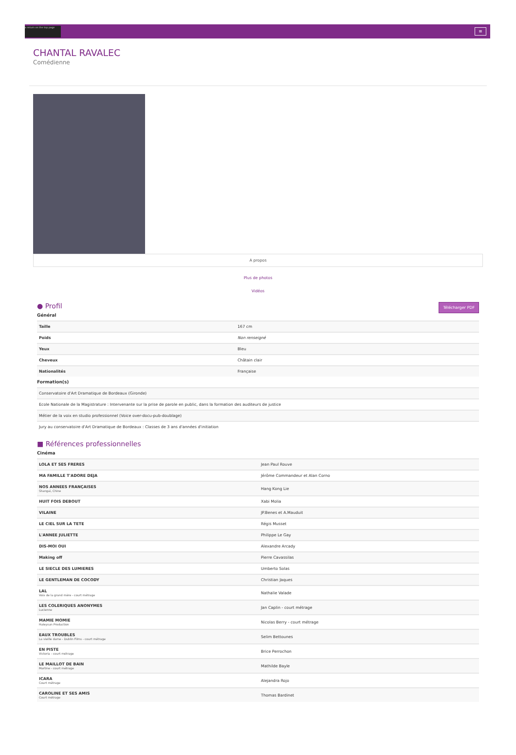a return on the top page
≡
CHANTAL RAVALEC
Comédienne
A propos
Plus de photos
Vidéos
Télécharger PDF
● Profil
Général
| Taille | 167 cm |
| Poids | Non renseigné |
| Yeux | Bleu |
| Cheveux | Châtain clair |
| Nationalités | Française |
Formation(s)
| Conservatoire d'Art Dramatique de Bordeaux (Gironde) |
| Ecole Nationale de la Magistrature : Intervenante sur la prise de parole en public, dans la formation des auditeurs de justice |
| Métier de la voix en studio professionnel (Voice over-docu-pub-doublage) |
| Jury au conservatoire d'Art Dramatique de Bordeaux : Classes de 3 ans d'années d'initiation |
■ Références professionnelles
Cinéma
| LOLA ET SES FRERES | Jean Paul Rouve |
| MA FAMILLE T'ADORE DEJA | Jérôme Commandeur et Alan Corno |
| NOS ANNEES FRANÇAISES Shangaï, Chine | Hang Kong Lie |
| HUIT FOIS DEBOUT | Xabi Molia |
| VILAINE | JP.Benes et A.Mauduit |
| LE CIEL SUR LA TETE | Régis Musset |
| L'ANNEE JULIETTE | Philippe Le Gay |
| DIS-MOI OUI | Alexandre Arcady |
| Making off | Pierre Cavassilas |
| LE SIECLE DES LUMIERES | Umberto Solas |
| LE GENTLEMAN DE COCODY | Christian Jaques |
| LAL Voix de la grand mère - court métrage | Nathalie Valade |
| LES COLERIQUES ANONYMES Lucienne | Jan Caplin - court métrage |
| MAMIE MOMIE Haleysun Production | Nicolas Berry - court métrage |
| EAUX TROUBLES La vieille dame - Dublin Films - court métrage | Selim Bettounes |
| EN PISTE Victoria - court métrage | Brice Perrochon |
| LE MAILLOT DE BAIN Martine - court métrage | Mathilde Bayle |
| ICARA Court métrage | Alejandra Rojo |
| CAROLINE ET SES AMIS Court métrage | Thomas Bardinet |